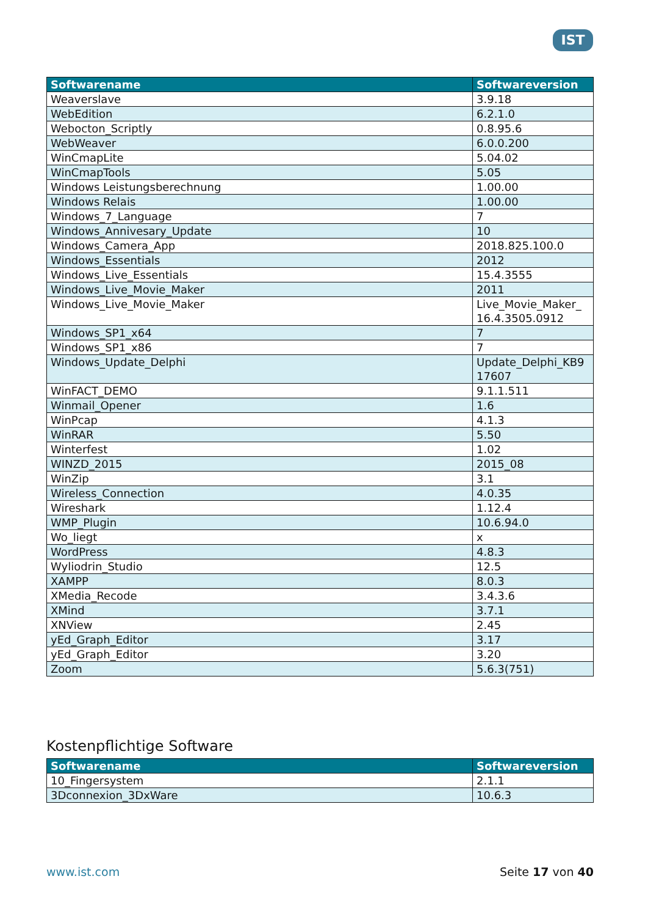IST
| Softwarename | Softwareversion |
| --- | --- |
| Weaverslave | 3.9.18 |
| WebEdition | 6.2.1.0 |
| Webocton_Scriptly | 0.8.95.6 |
| WebWeaver | 6.0.0.200 |
| WinCmapLite | 5.04.02 |
| WinCmapTools | 5.05 |
| Windows Leistungsberechnung | 1.00.00 |
| Windows Relais | 1.00.00 |
| Windows_7_Language | 7 |
| Windows_Annivesary_Update | 10 |
| Windows_Camera_App | 2018.825.100.0 |
| Windows_Essentials | 2012 |
| Windows_Live_Essentials | 15.4.3555 |
| Windows_Live_Movie_Maker | 2011 |
| Windows_Live_Movie_Maker | Live_Movie_Maker_ 16.4.3505.0912 |
| Windows_SP1_x64 | 7 |
| Windows_SP1_x86 | 7 |
| Windows_Update_Delphi | Update_Delphi_KB9 17607 |
| WinFACT_DEMO | 9.1.1.511 |
| Winmail_Opener | 1.6 |
| WinPcap | 4.1.3 |
| WinRAR | 5.50 |
| Winterfest | 1.02 |
| WINZD_2015 | 2015_08 |
| WinZip | 3.1 |
| Wireless_Connection | 4.0.35 |
| Wireshark | 1.12.4 |
| WMP_Plugin | 10.6.94.0 |
| Wo_liegt | x |
| WordPress | 4.8.3 |
| Wyliodrin_Studio | 12.5 |
| XAMPP | 8.0.3 |
| XMedia_Recode | 3.4.3.6 |
| XMind | 3.7.1 |
| XNView | 2.45 |
| yEd_Graph_Editor | 3.17 |
| yEd_Graph_Editor | 3.20 |
| Zoom | 5.6.3(751) |
Kostenpflichtige Software
| Softwarename | Softwareversion |
| --- | --- |
| 10_Fingersystem | 2.1.1 |
| 3Dconnexion_3DxWare | 10.6.3 |
www.ist.com Seite 17 von 40